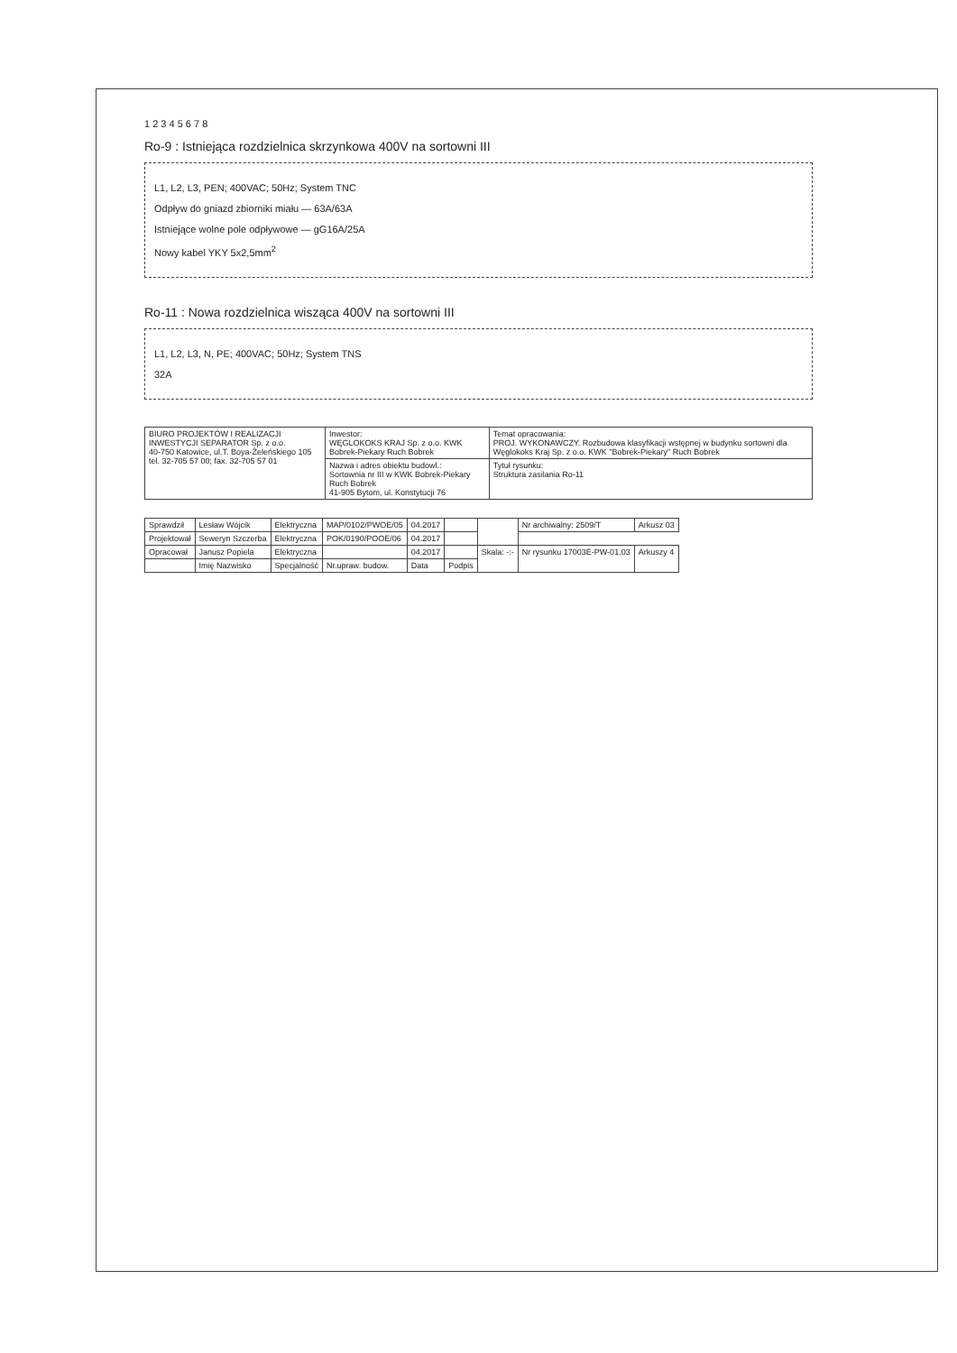1 2 3 4 5 6 7 8
Ro-9 : Istniejąca rozdzielnica skrzynkowa 400V na sortowni III
L1, L2, L3, PEN; 400VAC; 50Hz; System TNC
Odpływ do gniazd zbiorniki miału — 63A/63A
Istniejące wolne pole odpływowe — gG16A/25A
Nowy kabel YKY 5x2,5mm<sup>2</sup>
Ro-11 : Nowa rozdzielnica wisząca 400V na sortowni III
L1, L2, L3, N, PE; 400VAC; 50Hz; System TNS
32A
| BIURO PROJEKTÓW I REALIZACJI INWESTYCJI SEPARATOR Sp. z o.o. 40-750 Katowice, ul.T. Boya-Żeleńskiego 105 tel. 32-705 57 00; fax. 32-705 57 01 | Inwestor: WĘGLOKOKS KRAJ Sp. z o.o. KWK Bobrek-Piekary Ruch Bobrek | Temat opracowania: PROJ. WYKONAWCZY. Rozbudowa klasyfikacji wstępnej w budynku sortowni dla Węglokoks Kraj Sp. z o.o. KWK "Bobrek-Piekary" Ruch Bobrek |
| | Nazwa i adres obiektu budowl.: Sortownia nr III w KWK Bobrek-Piekary Ruch Bobrek 41-905 Bytom, ul. Konstytucji 76 | Tytuł rysunku: Struktura zasilania Ro-11 |
| Sprawdził | Lesław Wójcik | Elektryczna | MAP/0102/PWOE/05 | 04.2017 | | | Nr archiwalny: 2509/T | Arkusz 03 |
| Projektował | Seweryn Szczerba | Elektryczna | POK/0190/POOE/06 | 04.2017 | | | | |
| Opracował | Janusz Popiela | Elektryczna | | 04.2017 | | Skala: -:- | Nr rysunku 17003E-PW-01.03 | Arkuszy 4 |
| | Imię Nazwisko | Specjalność | Nr.upraw. budow. | Data | Podpis | | | |